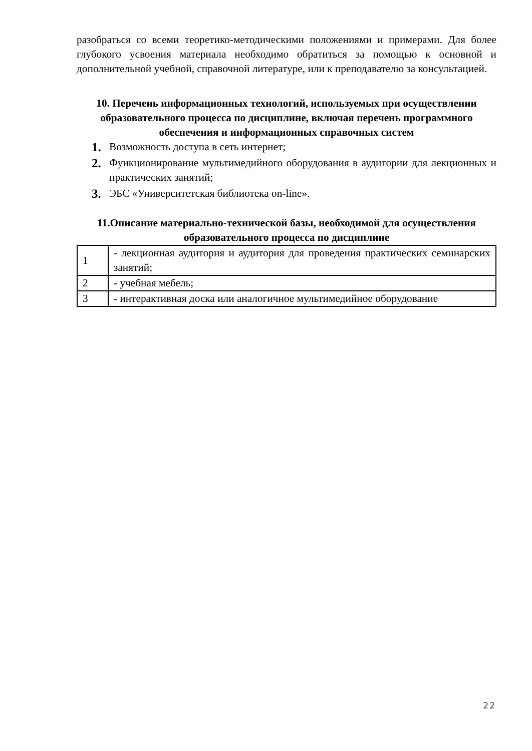разобраться со всеми теоретико-методическими положениями и примерами. Для более глубокого усвоения материала необходимо обратиться за помощью к основной и дополнительной учебной, справочной литературе, или к преподавателю за консультацией.
10. Перечень информационных технологий, используемых при осуществлении образовательного процесса по дисциплине, включая перечень программного обеспечения и информационных справочных систем
1. Возможность доступа в сеть интернет;
2. Функционирование мультимедийного оборудования в аудитории для лекционных и практических занятий;
3. ЭБС «Университетская библиотека on-line».
11.Описание материально-технической базы, необходимой для осуществления образовательного процесса по дисциплине
| 1 | - лекционная аудитория и аудитория для проведения практических семинарских занятий; |
| 2 | - учебная мебель; |
| 3 | - интерактивная доска или аналогичное мультимедийное оборудование |
22